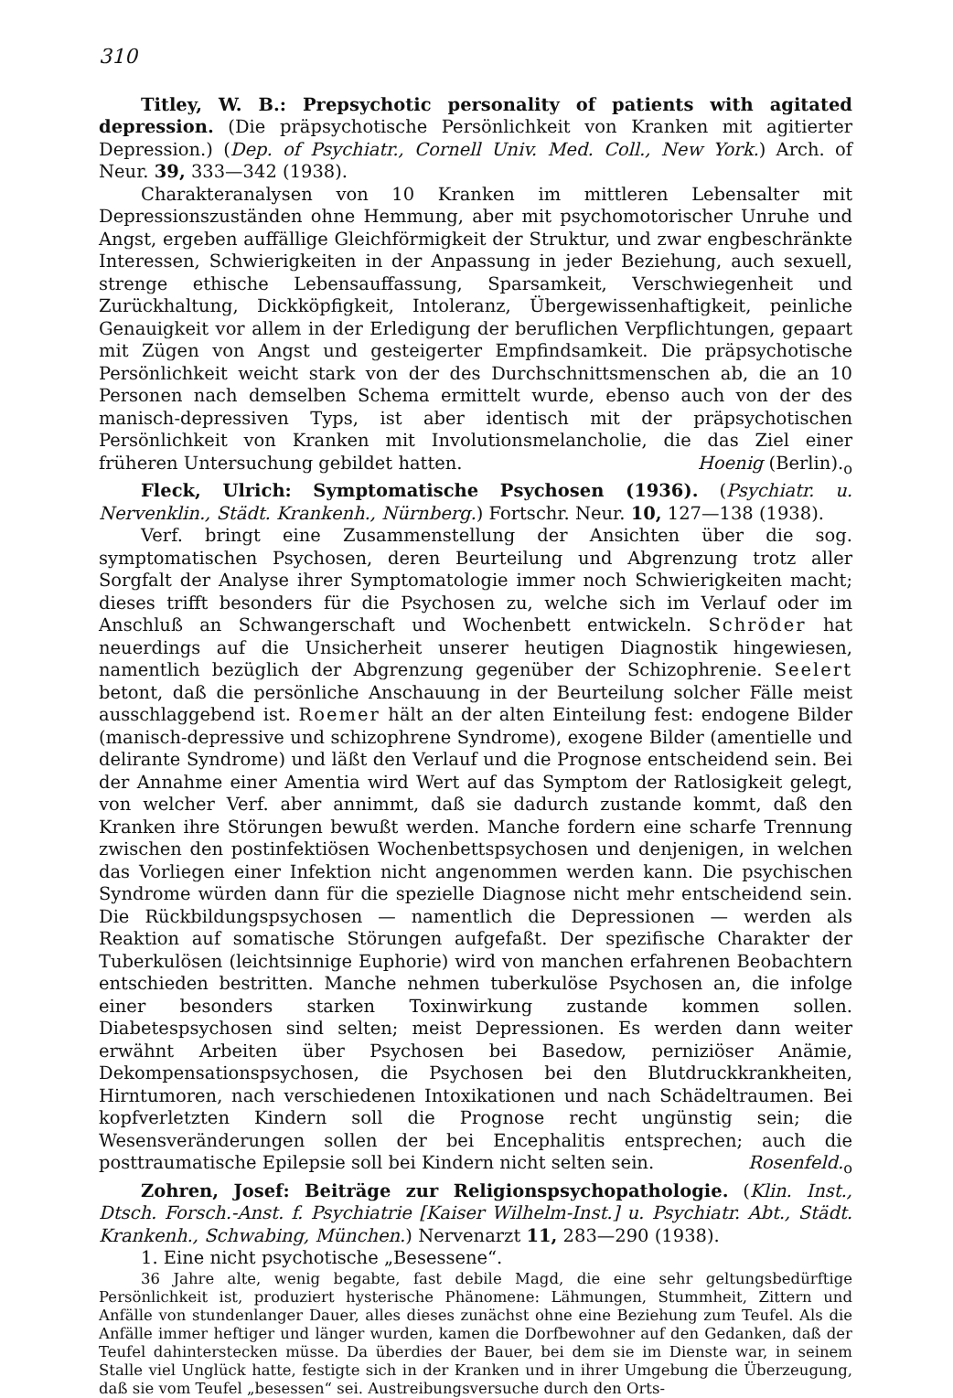310
Titley, W. B.: Prepsychotic personality of patients with agitated depression. (Die präpsychotische Persönlichkeit von Kranken mit agitierter Depression.) (Dep. of Psychiatr., Cornell Univ. Med. Coll., New York.) Arch. of Neur. 39, 333—342 (1938).
Charakteranalysen von 10 Kranken im mittleren Lebensalter mit Depressionszuständen ohne Hemmung, aber mit psychomotorischer Unruhe und Angst, ergeben auffällige Gleichförmigkeit der Struktur, und zwar engbeschränkte Interessen, Schwierigkeiten in der Anpassung in jeder Beziehung, auch sexuell, strenge ethische Lebensauffassung, Sparsamkeit, Verschwiegenheit und Zurückhaltung, Dickköpfigkeit, Intoleranz, Übergewissenhaftigkeit, peinliche Genauigkeit vor allem in der Erledigung der beruflichen Verpflichtungen, gepaart mit Zügen von Angst und gesteigerter Empfindsamkeit. Die präpsychotische Persönlichkeit weicht stark von der des Durchschnittsmenschen ab, die an 10 Personen nach demselben Schema ermittelt wurde, ebenso auch von der des manisch-depressiven Typs, ist aber identisch mit der präpsychotischen Persönlichkeit von Kranken mit Involutionsmelancholie, die das Ziel einer früheren Untersuchung gebildet hatten. Hoenig (Berlin).<sub>o</sub>
Fleck, Ulrich: Symptomatische Psychosen (1936). (Psychiatr. u. Nervenklin., Städt. Krankenh., Nürnberg.) Fortschr. Neur. 10, 127—138 (1938).
Verf. bringt eine Zusammenstellung der Ansichten über die sog. symptomatischen Psychosen, deren Beurteilung und Abgrenzung trotz aller Sorgfalt der Analyse ihrer Symptomatologie immer noch Schwierigkeiten macht; dieses trifft besonders für die Psychosen zu, welche sich im Verlauf oder im Anschluß an Schwangerschaft und Wochenbett entwickeln. Schröder hat neuerdings auf die Unsicherheit unserer heutigen Diagnostik hingewiesen, namentlich bezüglich der Abgrenzung gegenüber der Schizophrenie. Seelert betont, daß die persönliche Anschauung in der Beurteilung solcher Fälle meist ausschlaggebend ist. Roemer hält an der alten Einteilung fest: endogene Bilder (manisch-depressive und schizophrene Syndrome), exogene Bilder (amentielle und delirante Syndrome) und läßt den Verlauf und die Prognose entscheidend sein. Bei der Annahme einer Amentia wird Wert auf das Symptom der Ratlosigkeit gelegt, von welcher Verf. aber annimmt, daß sie dadurch zustande kommt, daß den Kranken ihre Störungen bewußt werden. Manche fordern eine scharfe Trennung zwischen den postinfektiösen Wochenbettspsychosen und denjenigen, in welchen das Vorliegen einer Infektion nicht angenommen werden kann. Die psychischen Syndrome würden dann für die spezielle Diagnose nicht mehr entscheidend sein. Die Rückbildungspsychosen — namentlich die Depressionen — werden als Reaktion auf somatische Störungen aufgefaßt. Der spezifische Charakter der Tuberkulösen (leichtsinnige Euphorie) wird von manchen erfahrenen Beobachtern entschieden bestritten. Manche nehmen tuberkulöse Psychosen an, die infolge einer besonders starken Toxinwirkung zustande kommen sollen. Diabetespsychosen sind selten; meist Depressionen. Es werden dann weiter erwähnt Arbeiten über Psychosen bei Basedow, perniziöser Anämie, Dekompensationspsychosen, die Psychosen bei den Blutdruckkrankheiten, Hirntumoren, nach verschiedenen Intoxikationen und nach Schädeltraumen. Bei kopfverletzten Kindern soll die Prognose recht ungünstig sein; die Wesensveränderungen sollen der bei Encephalitis entsprechen; auch die posttraumatische Epilepsie soll bei Kindern nicht selten sein. Rosenfeld.<sub>o</sub>
Zohren, Josef: Beiträge zur Religionspsychopathologie. (Klin. Inst., Dtsch. Forsch.-Anst. f. Psychiatrie [Kaiser Wilhelm-Inst.] u. Psychiatr. Abt., Städt. Krankenh., Schwabing, München.) Nervenarzt 11, 283—290 (1938).
1. Eine nicht psychotische „Besessene“.
36 Jahre alte, wenig begabte, fast debile Magd, die eine sehr geltungsbedürftige Persönlichkeit ist, produziert hysterische Phänomene: Lähmungen, Stummheit, Zittern und Anfälle von stundenlanger Dauer, alles dieses zunächst ohne eine Beziehung zum Teufel. Als die Anfälle immer heftiger und länger wurden, kamen die Dorfbewohner auf den Gedanken, daß der Teufel dahinterstecken müsse. Da überdies der Bauer, bei dem sie im Dienste war, in seinem Stalle viel Unglück hatte, festigte sich in der Kranken und in ihrer Umgebung die Überzeugung, daß sie vom Teufel „besessen“ sei. Austreibungsversuche durch den Orts-